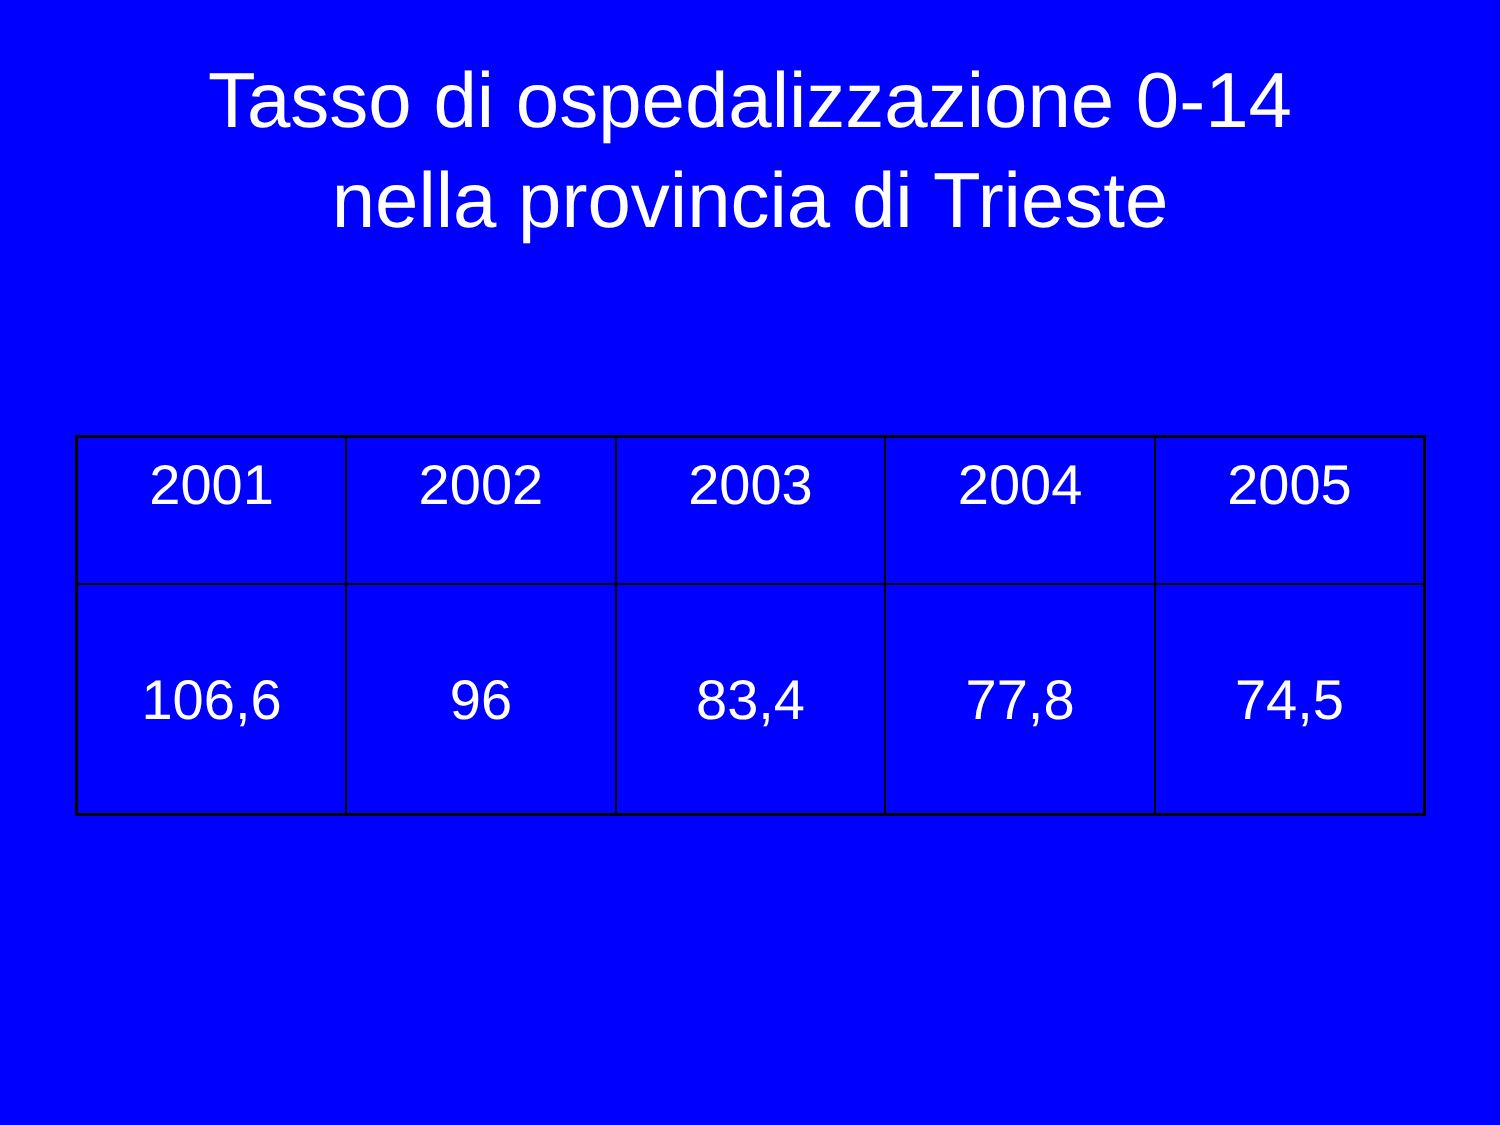Tasso di ospedalizzazione 0-14
nella provincia di Trieste
| 2001 | 2002 | 2003 | 2004 | 2005 |
| 106,6 | 96 | 83,4 | 77,8 | 74,5 |